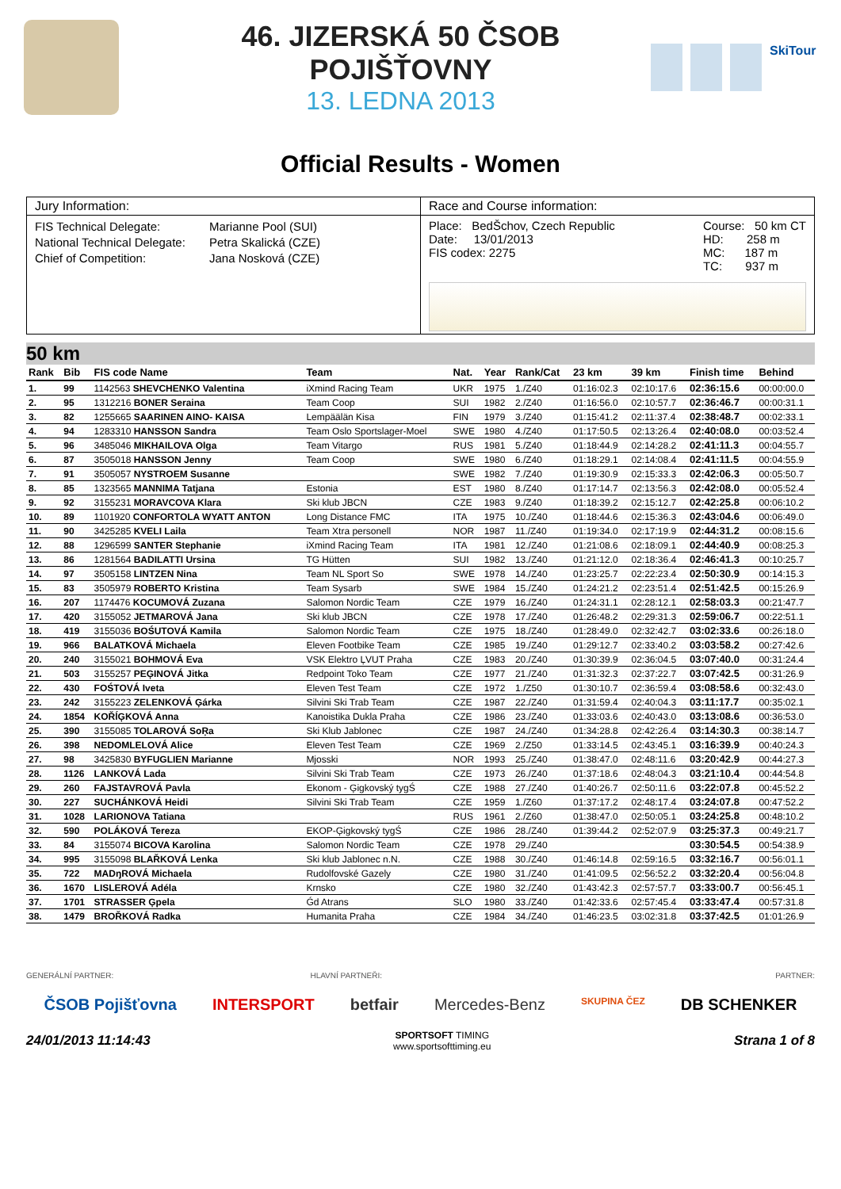46. JIZERSKÁ 50 ČSOB POJIŠŤOVNY
13. LEDNA 2013
SkiTour
Official Results - Women
Jury Information:
FIS Technical Delegate: Marianne Pool (SUI) National Technical Delegate: Petra Skalická (CZE) Chief of Competition: Jana Nosková (CZE)
Race and Course information:
Place: BedŠchov, Czech Republic
Date: 13/01/2013
FIS codex: 2275
Course: 50 km CT
HD: 258 m
MC: 187 m
TC: 937 m
50 km
| Rank | Bib | FIS code Name | Team | Nat. | Year | Rank/Cat | 23 km | 39 km | Finish time | Behind |
| --- | --- | --- | --- | --- | --- | --- | --- | --- | --- | --- |
| 1. | 99 | 1142563 SHEVCHENKO Valentina | iXmind Racing Team | UKR | 1975 | 1./Z40 | 01:16:02.3 | 02:10:17.6 | 02:36:15.6 | 00:00:00.0 |
| 2. | 95 | 1312216 BONER Seraina | Team Coop | SUI | 1982 | 2./Z40 | 01:16:56.0 | 02:10:57.7 | 02:36:46.7 | 00:00:31.1 |
| 3. | 82 | 1255665 SAARINEN AINO- KAISA | Lempäälän Kisa | FIN | 1979 | 3./Z40 | 01:15:41.2 | 02:11:37.4 | 02:38:48.7 | 00:02:33.1 |
| 4. | 94 | 1283310 HANSSON Sandra | Team Oslo Sportslager-Moel | SWE | 1980 | 4./Z40 | 01:17:50.5 | 02:13:26.4 | 02:40:08.0 | 00:03:52.4 |
| 5. | 96 | 3485046 MIKHAILOVA Olga | Team Vitargo | RUS | 1981 | 5./Z40 | 01:18:44.9 | 02:14:28.2 | 02:41:11.3 | 00:04:55.7 |
| 6. | 87 | 3505018 HANSSON Jenny | Team Coop | SWE | 1980 | 6./Z40 | 01:18:29.1 | 02:14:08.4 | 02:41:11.5 | 00:04:55.9 |
| 7. | 91 | 3505057 NYSTROEM Susanne | | SWE | 1982 | 7./Z40 | 01:19:30.9 | 02:15:33.3 | 02:42:06.3 | 00:05:50.7 |
| 8. | 85 | 1323565 MANNIMA Tatjana | Estonia | EST | 1980 | 8./Z40 | 01:17:14.7 | 02:13:56.3 | 02:42:08.0 | 00:05:52.4 |
| 9. | 92 | 3155231 MORAVCOVA Klara | Ski klub JBCN | CZE | 1983 | 9./Z40 | 01:18:39.2 | 02:15:12.7 | 02:42:25.8 | 00:06:10.2 |
| 10. | 89 | 1101920 CONFORTOLA WYATT ANTON | Long Distance FMC | ITA | 1975 | 10./Z40 | 01:18:44.6 | 02:15:36.3 | 02:43:04.6 | 00:06:49.0 |
| 11. | 90 | 3425285 KVELI Laila | Team Xtra personell | NOR | 1987 | 11./Z40 | 01:19:34.0 | 02:17:19.9 | 02:44:31.2 | 00:08:15.6 |
| 12. | 88 | 1296599 SANTER Stephanie | iXmind Racing Team | ITA | 1981 | 12./Z40 | 01:21:08.6 | 02:18:09.1 | 02:44:40.9 | 00:08:25.3 |
| 13. | 86 | 1281564 BADILATTI Ursina | TG Hütten | SUI | 1982 | 13./Z40 | 01:21:12.0 | 02:18:36.4 | 02:46:41.3 | 00:10:25.7 |
| 14. | 97 | 3505158 LINTZEN Nina | Team NL Sport So | SWE | 1978 | 14./Z40 | 01:23:25.7 | 02:22:23.4 | 02:50:30.9 | 00:14:15.3 |
| 15. | 83 | 3505979 ROBERTO Kristina | Team Sysarb | SWE | 1984 | 15./Z40 | 01:24:21.2 | 02:23:51.4 | 02:51:42.5 | 00:15:26.9 |
| 16. | 207 | 1174476 KOCUMOVÁ Zuzana | Salomon Nordic Team | CZE | 1979 | 16./Z40 | 01:24:31.1 | 02:28:12.1 | 02:58:03.3 | 00:21:47.7 |
| 17. | 420 | 3155052 JETMAROVÁ Jana | Ski klub JBCN | CZE | 1978 | 17./Z40 | 01:26:48.2 | 02:29:31.3 | 02:59:06.7 | 00:22:51.1 |
| 18. | 419 | 3155036 BOŚUTOVÁ Kamila | Salomon Nordic Team | CZE | 1975 | 18./Z40 | 01:28:49.0 | 02:32:42.7 | 03:02:33.6 | 00:26:18.0 |
| 19. | 966 | BALATKOVÁ Michaela | Eleven Footbike Team | CZE | 1985 | 19./Z40 | 01:29:12.7 | 02:33:40.2 | 03:03:58.2 | 00:27:42.6 |
| 20. | 240 | 3155021 BOHMOVÁ Eva | VSK Elektro ĻVUT Praha | CZE | 1983 | 20./Z40 | 01:30:39.9 | 02:36:04.5 | 03:07:40.0 | 00:31:24.4 |
| 21. | 503 | 3155257 PEĢINOVÁ Jitka | Redpoint Toko Team | CZE | 1977 | 21./Z40 | 01:31:32.3 | 02:37:22.7 | 03:07:42.5 | 00:31:26.9 |
| 22. | 430 | FOŚTOVÁ Iveta | Eleven Test Team | CZE | 1972 | 1./Z50 | 01:30:10.7 | 02:36:59.4 | 03:08:58.6 | 00:32:43.0 |
| 23. | 242 | 3155223 ZELENKOVÁ Ģárka | Silvini Ski Trab Team | CZE | 1987 | 22./Z40 | 01:31:59.4 | 02:40:04.3 | 03:11:17.7 | 00:35:02.1 |
| 24. | 1854 | KOŘĺĢKOVÁ Anna | Kanoistika Dukla Praha | CZE | 1986 | 23./Z40 | 01:33:03.6 | 02:40:43.0 | 03:13:08.6 | 00:36:53.0 |
| 25. | 390 | 3155085 TOLAROVÁ SoŖa | Ski Klub Jablonec | CZE | 1987 | 24./Z40 | 01:34:28.8 | 02:42:26.4 | 03:14:30.3 | 00:38:14.7 |
| 26. | 398 | NEDOMLELOVÁ Alice | Eleven Test Team | CZE | 1969 | 2./Z50 | 01:33:14.5 | 02:43:45.1 | 03:16:39.9 | 00:40:24.3 |
| 27. | 98 | 3425830 BYFUGLIEN Marianne | Mjosski | NOR | 1993 | 25./Z40 | 01:38:47.0 | 02:48:11.6 | 03:20:42.9 | 00:44:27.3 |
| 28. | 1126 | LANKOVÁ Lada | Silvini Ski Trab Team | CZE | 1973 | 26./Z40 | 01:37:18.6 | 02:48:04.3 | 03:21:10.4 | 00:44:54.8 |
| 29. | 260 | FAJSTAVROVÁ Pavla | Ekonom - Ģigkovský tygŚ | CZE | 1988 | 27./Z40 | 01:40:26.7 | 02:50:11.6 | 03:22:07.8 | 00:45:52.2 |
| 30. | 227 | SUCHÁNKOVÁ Heidi | Silvini Ski Trab Team | CZE | 1959 | 1./Z60 | 01:37:17.2 | 02:48:17.4 | 03:24:07.8 | 00:47:52.2 |
| 31. | 1028 | LARIONOVA Tatiana | | RUS | 1961 | 2./Z60 | 01:38:47.0 | 02:50:05.1 | 03:24:25.8 | 00:48:10.2 |
| 32. | 590 | POLÁKOVÁ Tereza | EKOP-Ģigkovský tygŚ | CZE | 1986 | 28./Z40 | 01:39:44.2 | 02:52:07.9 | 03:25:37.3 | 00:49:21.7 |
| 33. | 84 | 3155074 BICOVA Karolina | Salomon Nordic Team | CZE | 1978 | 29./Z40 | | | 03:30:54.5 | 00:54:38.9 |
| 34. | 995 | 3155098 BLAŘKOVÁ Lenka | Ski klub Jablonec n.N. | CZE | 1988 | 30./Z40 | 01:46:14.8 | 02:59:16.5 | 03:32:16.7 | 00:56:01.1 |
| 35. | 722 | MADŋROVÁ Michaela | Rudolfovské Gazely | CZE | 1980 | 31./Z40 | 01:41:09.5 | 02:56:52.2 | 03:32:20.4 | 00:56:04.8 |
| 36. | 1670 | LISLEROVÁ Adéla | Krnsko | CZE | 1980 | 32./Z40 | 01:43:42.3 | 02:57:57.7 | 03:33:00.7 | 00:56:45.1 |
| 37. | 1701 | STRASSER Ģpela | Ǵd Atrans | SLO | 1980 | 33./Z40 | 01:42:33.6 | 02:57:45.4 | 03:33:47.4 | 00:57:31.8 |
| 38. | 1479 | BROŘKOVÁ Radka | Humanita Praha | CZE | 1984 | 34./Z40 | 01:46:23.5 | 03:02:31.8 | 03:37:42.5 | 01:01:26.9 |
GENERÁLNÍ PARTNER: HLAVNÍ PARTNEŘI: PARTNER:
ČSOB Pojišťovna INTERSPORT betfair Mercedes-Benz SKUPINA ČEZ DB SCHENKER
24/01/2013 11:14:43 SPORTSOFT TIMING
www.sportsofttiming.eu Strana 1 of 8